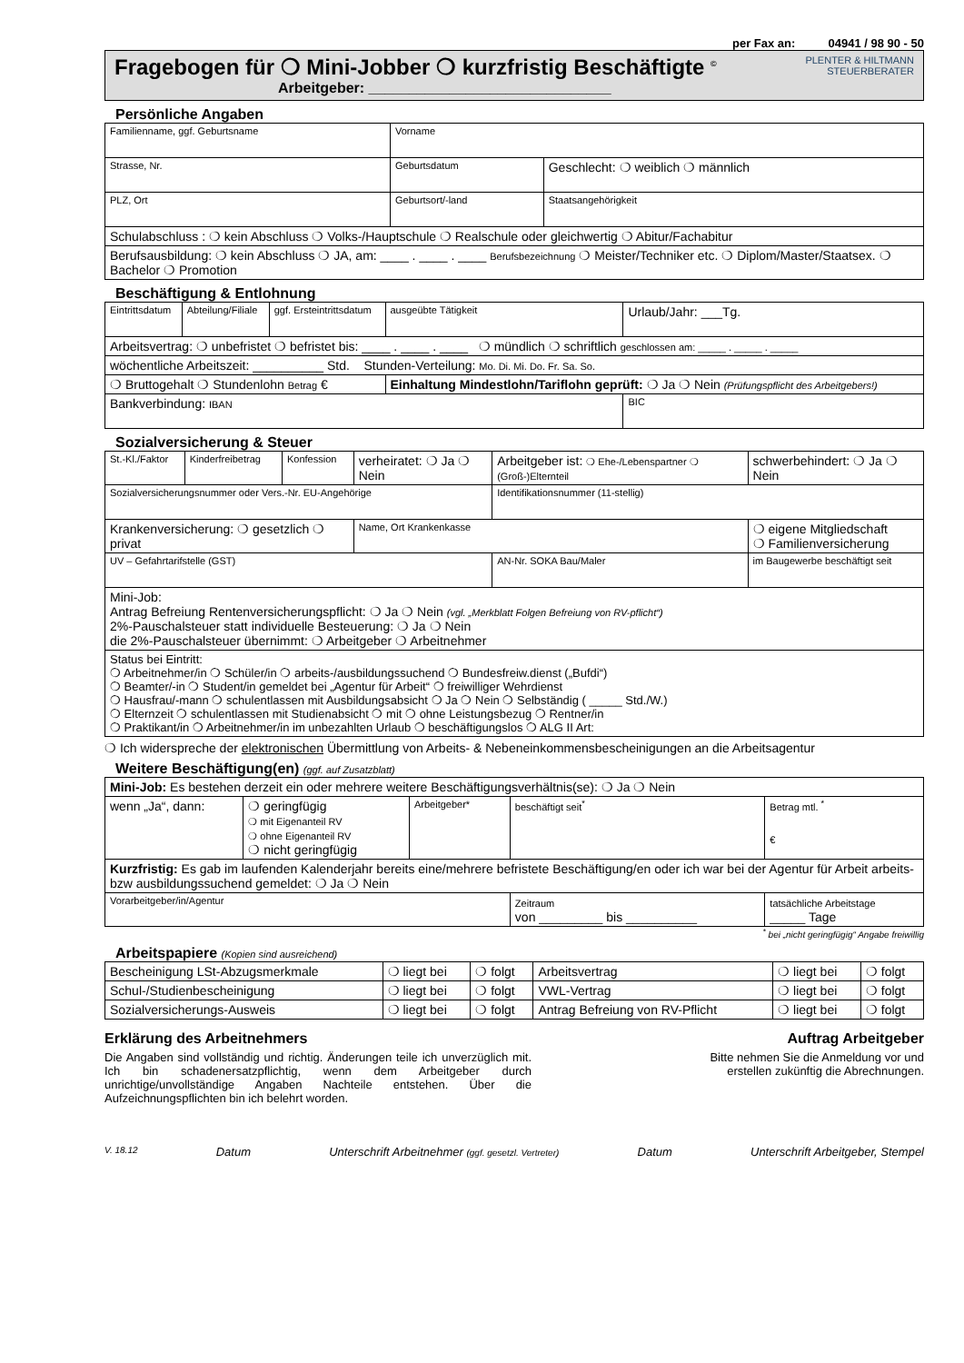per Fax an: 04941 / 98 90 - 50
Fragebogen für ❍ Mini-Jobber ❍ kurzfristig Beschäftigte <sup>©</sup>
Arbeitgeber: ______________________________
PLENTER & HILTMANN
STEUERBERATER
Persönliche Angaben
| Familienname, ggf. Geburtsname | Vorname | |
| Strasse, Nr. | Geburtsdatum | Geschlecht: ❍ weiblich ❍ männlich |
| PLZ, Ort | Geburtsort/-land | Staatsangehörigkeit |
| Schulabschluss : ❍ kein Abschluss ❍ Volks-/Hauptschule ❍ Realschule oder gleichwertig ❍ Abitur/Fachabitur | | |
| Berufsausbildung: ❍ kein Abschluss ❍ JA, am: ____ . ____ . ____ Berufsbezeichnung ❍ Meister/Techniker etc. ❍ Diplom/Master/Staatsex. ❍ Bachelor ❍ Promotion | | |
Beschäftigung & Entlohnung
| Eintrittsdatum | Abteilung/Filiale | ggf. Ersteintrittsdatum | ausgeübte Tätigkeit | Urlaub/Jahr: ___Tg. |
| Arbeitsvertrag: ❍ unbefristet ❍ befristet bis: ____ . ____ . ____ ❍ mündlich ❍ schriftlich geschlossen am: _____ . _____ . _____ | | | | |
| wöchentliche Arbeitszeit: __________ Std. Stunden-Verteilung: Mo. Di. Mi. Do. Fr. Sa. So. | | | | |
| ❍ Bruttogehalt ❍ Stundenlohn Betrag € | | | Einhaltung Mindestlohn/Tariflohn geprüft: ❍ Ja ❍ Nein (Prüfungspflicht des Arbeitgebers!) | |
| Bankverbindung: IBAN | | | | BIC |
Sozialversicherung & Steuer
| St.-Kl./Faktor | Kinderfreibetrag | Konfession | verheiratet: ❍ Ja ❍ Nein | Arbeitgeber ist: ❍ Ehe-/Lebenspartner ❍ (Groß-)Elternteil | schwerbehindert: ❍ Ja ❍ Nein |
| Sozialversicherungsnummer oder Vers.-Nr. EU-Angehörige | | | | Identifikationsnummer (11-stellig) | |
| Krankenversicherung: ❍ gesetzlich ❍ privat | | | Name, Ort Krankenkasse | | ❍ eigene Mitgliedschaft ❍ Familienversicherung |
| UV – Gefahrtarifstelle (GST) | | | | AN-Nr. SOKA Bau/Maler | im Baugewerbe beschäftigt seit |
| Mini-Job: Antrag Befreiung Rentenversicherungspflicht: ❍ Ja ❍ Nein (vgl. „Merkblatt Folgen Befreiung von RV-pflicht“) 2%-Pauschalsteuer statt individuelle Besteuerung: ❍ Ja ❍ Nein die 2%-Pauschalsteuer übernimmt: ❍ Arbeitgeber ❍ Arbeitnehmer | | | | | |
| Status bei Eintritt: ❍ Arbeitnehmer/in ❍ Schüler/in ❍ arbeits-/ausbildungssuchend ❍ Bundesfreiw.dienst („Bufdi“) ❍ Beamter/-in ❍ Student/in gemeldet bei „Agentur für Arbeit“ ❍ freiwilliger Wehrdienst ❍ Hausfrau/-mann ❍ schulentlassen mit Ausbildungsabsicht ❍ Ja ❍ Nein ❍ Selbständig ( _____ Std./W.) ❍ Elternzeit ❍ schulentlassen mit Studienabsicht ❍ mit ❍ ohne Leistungsbezug ❍ Rentner/in ❍ Praktikant/in ❍ Arbeitnehmer/in im unbezahlten Urlaub ❍ beschäftigungslos ❍ ALG II Art: | | | | | |
❍ Ich widerspreche der elektronischen Übermittlung von Arbeits- & Nebeneinkommensbescheinigungen an die Arbeitsagentur
Weitere Beschäftigung(en) (ggf. auf Zusatzblatt)
| Mini-Job: Es bestehen derzeit ein oder mehrere weitere Beschäftigungsverhältnis(se): ❍ Ja ❍ Nein | | | | |
| wenn „Ja“, dann: | ❍ geringfügig ❍ mit Eigenanteil RV ❍ ohne Eigenanteil RV ❍ nicht geringfügig | Arbeitgeber* | beschäftigt seit<sup>*</sup> | Betrag mtl. <sup>*</sup> € |
| Kurzfristig: Es gab im laufenden Kalenderjahr bereits eine/mehrere befristete Beschäftigung/en oder ich war bei der Agentur für Arbeit arbeits- bzw ausbildungssuchend gemeldet: ❍ Ja ❍ Nein | | | | |
| Vorarbeitgeber/in/Agentur | | | Zeitraum von _________ bis __________ | tatsächliche Arbeitstage _____ Tage |
<sup>*</sup> bei „nicht geringfügig“ Angabe freiwillig
Arbeitspapiere (Kopien sind ausreichend)
| Bescheinigung LSt-Abzugsmerkmale | ❍ liegt bei | ❍ folgt | Arbeitsvertrag | ❍ liegt bei | ❍ folgt |
| Schul-/Studienbescheinigung | ❍ liegt bei | ❍ folgt | VWL-Vertrag | ❍ liegt bei | ❍ folgt |
| Sozialversicherungs-Ausweis | ❍ liegt bei | ❍ folgt | Antrag Befreiung von RV-Pflicht | ❍ liegt bei | ❍ folgt |
Erklärung des Arbeitnehmers
Die Angaben sind vollständig und richtig. Änderungen teile ich unverzüglich mit. Ich bin schadenersatzpflichtig, wenn dem Arbeitgeber durch unrichtige/unvollständige Angaben Nachteile entstehen. Über die Aufzeichnungspflichten bin ich belehrt worden.
Auftrag Arbeitgeber
Bitte nehmen Sie die Anmeldung vor und
erstellen zukünftig die Abrechnungen.
V. 18.12 Datum Unterschrift Arbeitnehmer (ggf. gesetzl. Vertreter) Datum Unterschrift Arbeitgeber, Stempel